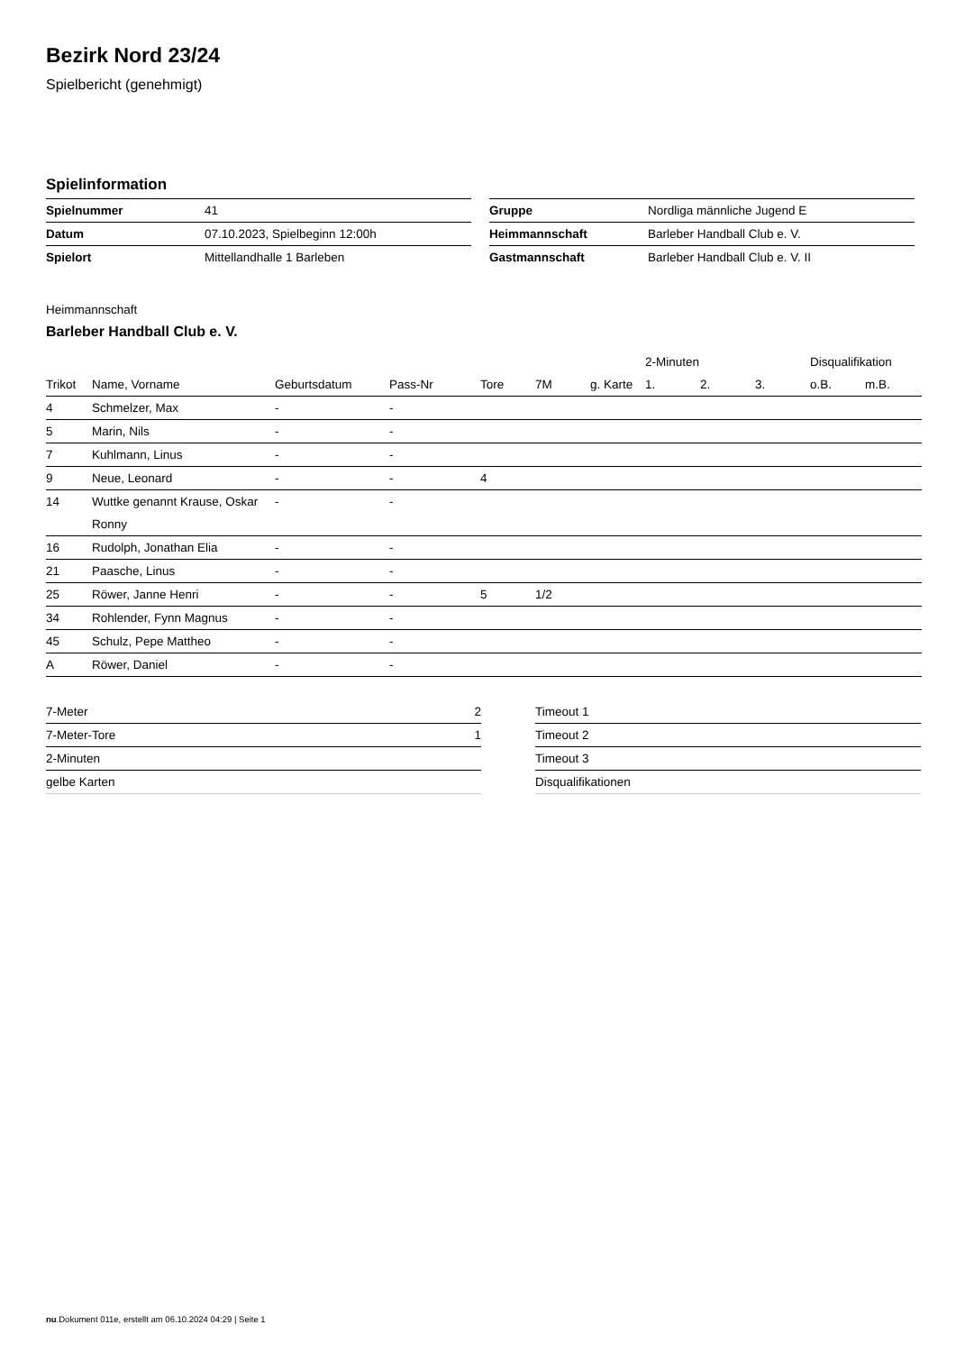Bezirk Nord 23/24
Spielbericht (genehmigt)
Spielinformation
| Spielnummer | 41 |
| Datum | 07.10.2023, Spielbeginn 12:00h |
| Spielort | Mittellandhalle 1 Barleben |
| Gruppe | Nordliga männliche Jugend E |
| Heimmannschaft | Barleber Handball Club e. V. |
| Gastmannschaft | Barleber Handball Club e. V. II |
Heimmannschaft
Barleber Handball Club e. V.
| | | | | | | | | 2-Minuten | | | Disqualifikation | |
| --- | --- | --- | --- | --- | --- | --- | --- | --- | --- | --- | --- | --- |
| Trikot | Name, Vorname | Geburtsdatum | Pass-Nr | Tore | 7M | g. Karte | | 1. | 2. | 3. | o.B. | m.B. |
| 4 | Schmelzer, Max | - | - | | | | | | | | | |
| 5 | Marin, Nils | - | - | | | | | | | | | |
| 7 | Kuhlmann, Linus | - | - | | | | | | | | | |
| 9 | Neue, Leonard | - | - | 4 | | | | | | | | |
| 14 | Wuttke genannt Krause, Oskar Ronny | - | - | | | | | | | | | |
| 16 | Rudolph, Jonathan Elia | - | - | | | | | | | | | |
| 21 | Paasche, Linus | - | - | | | | | | | | | |
| 25 | Röwer, Janne Henri | - | - | 5 | 1/2 | | | | | | | |
| 34 | Rohlender, Fynn Magnus | - | - | | | | | | | | | |
| 45 | Schulz, Pepe Mattheo | - | - | | | | | | | | | |
| A | Röwer, Daniel | - | - | | | | | | | | | |
| 7-Meter | 2 |
| 7-Meter-Tore | 1 |
| 2-Minuten | |
| gelbe Karten | |
| Timeout 1 |
| Timeout 2 |
| Timeout 3 |
| Disqualifikationen |
nu.Dokument 011e, erstellt am 06.10.2024 04:29 | Seite 1